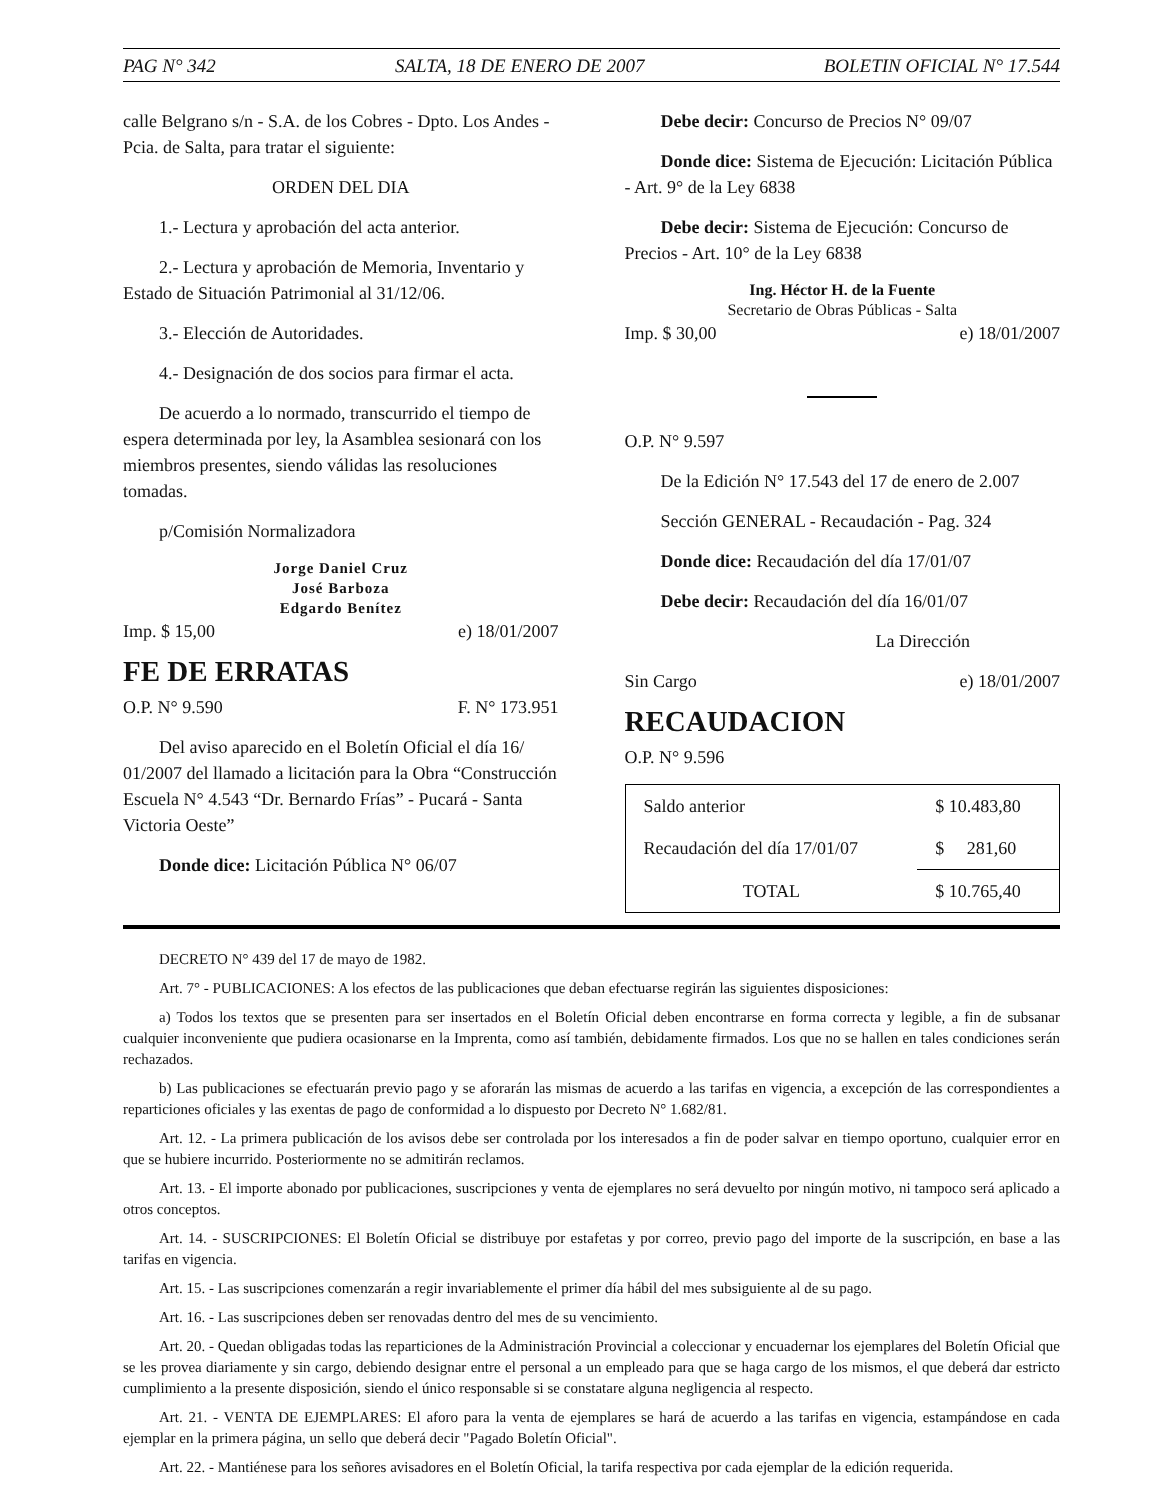PAG N° 342 SALTA, 18 DE ENERO DE 2007 BOLETIN OFICIAL N° 17.544
calle Belgrano s/n - S.A. de los Cobres - Dpto. Los Andes - Pcia. de Salta, para tratar el siguiente:
ORDEN DEL DIA
1.- Lectura y aprobación del acta anterior.
2.- Lectura y aprobación de Memoria, Inventario y Estado de Situación Patrimonial al 31/12/06.
3.- Elección de Autoridades.
4.- Designación de dos socios para firmar el acta.
De acuerdo a lo normado, transcurrido el tiempo de espera determinada por ley, la Asamblea sesionará con los miembros presentes, siendo válidas las resoluciones tomadas.
p/Comisión Normalizadora
Jorge Daniel Cruz
José Barboza
Edgardo Benítez
Imp. $ 15,00 e) 18/01/2007
FE DE ERRATAS
O.P. N° 9.590 F. N° 173.951
Del aviso aparecido en el Boletín Oficial el día 16/ 01/2007 del llamado a licitación para la Obra “Construcción Escuela N° 4.543 “Dr. Bernardo Frías” - Pucará - Santa Victoria Oeste”
Donde dice: Licitación Pública N° 06/07
Debe decir: Concurso de Precios N° 09/07
Donde dice: Sistema de Ejecución: Licitación Pública - Art. 9° de la Ley 6838
Debe decir: Sistema de Ejecución: Concurso de Precios - Art. 10° de la Ley 6838
Ing. Héctor H. de la Fuente
Secretario de Obras Públicas - Salta
Imp. $ 30,00 e) 18/01/2007
O.P. N° 9.597
De la Edición N° 17.543 del 17 de enero de 2.007
Sección GENERAL - Recaudación - Pag. 324
Donde dice: Recaudación del día 17/01/07
Debe decir: Recaudación del día 16/01/07
La Dirección
Sin Cargo e) 18/01/2007
RECAUDACION
O.P. N° 9.596
| Saldo anterior | $ 10.483,80 |
| Recaudación del día 17/01/07 | $ 281,60 |
| TOTAL | $ 10.765,40 |
DECRETO N° 439 del 17 de mayo de 1982.
Art. 7° - PUBLICACIONES: A los efectos de las publicaciones que deban efectuarse regirán las siguientes disposiciones:
a) Todos los textos que se presenten para ser insertados en el Boletín Oficial deben encontrarse en forma correcta y legible, a fin de subsanar cualquier inconveniente que pudiera ocasionarse en la Imprenta, como así también, debidamente firmados. Los que no se hallen en tales condiciones serán rechazados.
b) Las publicaciones se efectuarán previo pago y se aforarán las mismas de acuerdo a las tarifas en vigencia, a excepción de las correspondientes a reparticiones oficiales y las exentas de pago de conformidad a lo dispuesto por Decreto N° 1.682/81.
Art. 12. - La primera publicación de los avisos debe ser controlada por los interesados a fin de poder salvar en tiempo oportuno, cualquier error en que se hubiere incurrido. Posteriormente no se admitirán reclamos.
Art. 13. - El importe abonado por publicaciones, suscripciones y venta de ejemplares no será devuelto por ningún motivo, ni tampoco será aplicado a otros conceptos.
Art. 14. - SUSCRIPCIONES: El Boletín Oficial se distribuye por estafetas y por correo, previo pago del importe de la suscripción, en base a las tarifas en vigencia.
Art. 15. - Las suscripciones comenzarán a regir invariablemente el primer día hábil del mes subsiguiente al de su pago.
Art. 16. - Las suscripciones deben ser renovadas dentro del mes de su vencimiento.
Art. 20. - Quedan obligadas todas las reparticiones de la Administración Provincial a coleccionar y encuadernar los ejemplares del Boletín Oficial que se les provea diariamente y sin cargo, debiendo designar entre el personal a un empleado para que se haga cargo de los mismos, el que deberá dar estricto cumplimiento a la presente disposición, siendo el único responsable si se constatare alguna negligencia al respecto.
Art. 21. - VENTA DE EJEMPLARES: El aforo para la venta de ejemplares se hará de acuerdo a las tarifas en vigencia, estampándose en cada ejemplar en la primera página, un sello que deberá decir "Pagado Boletín Oficial".
Art. 22. - Mantiénese para los señores avisadores en el Boletín Oficial, la tarifa respectiva por cada ejemplar de la edición requerida.